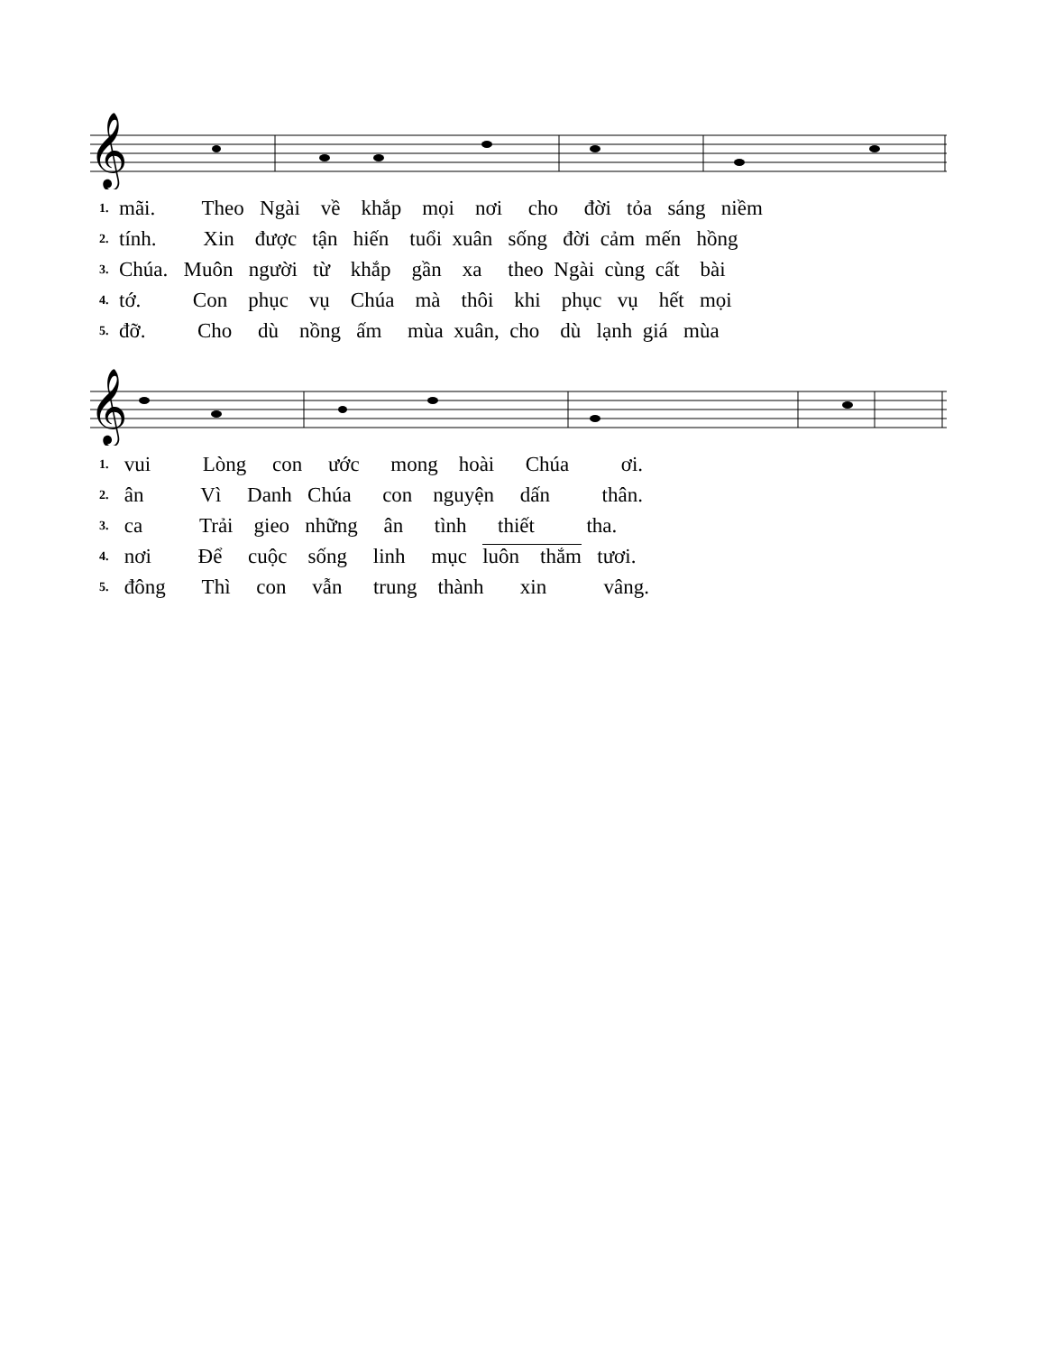𝄞
| 1. | mãi. Theo Ngài về khắp mọi nơi cho đời tỏa sáng niềm |
| 2. | tính. Xin được tận hiến tuổi xuân sống đời cảm mến hồng |
| 3. | Chúa. Muôn người từ khắp gần xa theo Ngài cùng cất bài |
| 4. | tớ. Con phục vụ Chúa mà thôi khi phục vụ hết mọi |
| 5. | đỡ. Cho dù nồng ấm mùa xuân, cho dù lạnh giá mùa |
𝄞
| 1. | vui Lòng con ước mong hoài Chúa ơi. |
| 2. | ân Vì Danh Chúa con nguyện dấn thân. |
| 3. | ca Trải gieo những ân tình thiết tha. |
| 4. | nơi Để cuộc sống linh mục luôn thắm tươi. |
| 5. | đông Thì con vẫn trung thành xin vâng. |